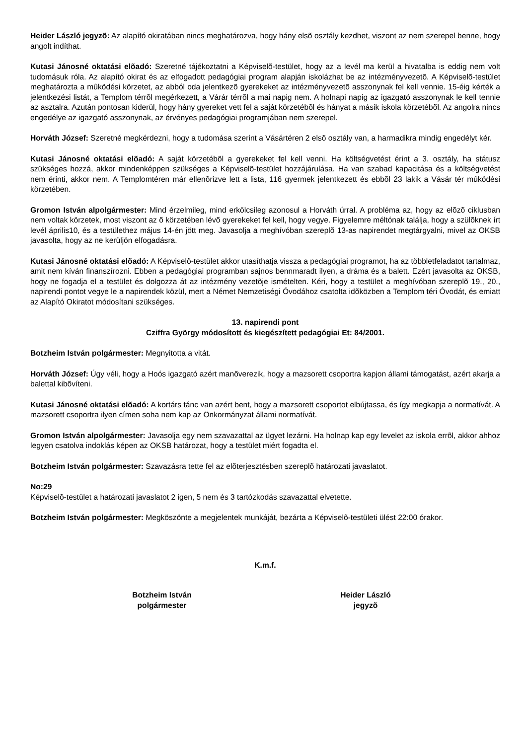Heider László jegyzõ: Az alapító okiratában nincs meghatározva, hogy hány elsõ osztály kezdhet, viszont az nem szerepel benne, hogy angolt indíthat.
Kutasi Jánosné oktatási elõadó: Szeretné tájékoztatni a Képviselõ-testület, hogy az a levél ma kerül a hivatalba is eddig nem volt tudomásuk róla. Az alapító okirat és az elfogadott pedagógiai program alapján iskolázhat be az intézményvezetõ. A Képviselõ-testület meghatározta a mûködési körzetet, az abból oda jelentkezõ gyerekeket az intézményvezetõ asszonynak fel kell vennie. 15-éig kérték a jelentkezési listát, a Templom térrõl megérkezett, a Várár térrõl a mai napig nem. A holnapi napig az igazgató asszonynak le kell tennie az asztalra. Azután pontosan kiderül, hogy hány gyereket vett fel a saját körzetébõl és hányat a másik iskola körzetébõl. Az angolra nincs engedélye az igazgató asszonynak, az érvényes pedagógiai programjában nem szerepel.
Horváth József: Szeretné megkérdezni, hogy a tudomása szerint a Vásártéren 2 elsõ osztály van, a harmadikra mindig engedélyt kér.
Kutasi Jánosné oktatási elõadó: A saját körzetébõl a gyerekeket fel kell venni. Ha költségvetést érint a 3. osztály, ha státusz szükséges hozzá, akkor mindenképpen szükséges a Képviselõ-testület hozzájárulása. Ha van szabad kapacitása és a költségvetést nem érinti, akkor nem. A Templomtéren már ellenõrizve lett a lista, 116 gyermek jelentkezett és ebbõl 23 lakik a Vásár tér mûködési körzetében.
Gromon István alpolgármester: Mind érzelmileg, mind erkölcsileg azonosul a Horváth úrral. A probléma az, hogy az elõzõ ciklusban nem voltak körzetek, most viszont az õ körzetében lévõ gyerekeket fel kell, hogy vegye. Figyelemre méltónak találja, hogy a szülõknek írt levél április10, és a testülethez május 14-én jött meg. Javasolja a meghívóban szereplõ 13-as napirendet megtárgyalni, mivel az OKSB javasolta, hogy az ne kerüljön elfogadásra.
Kutasi Jánosné oktatási elõadó: A Képviselõ-testület akkor utasíthatja vissza a pedagógiai programot, ha az többletfeladatot tartalmaz, amit nem kíván finanszírozni. Ebben a pedagógiai programban sajnos bennmaradt ilyen, a dráma és a balett. Ezért javasolta az OKSB, hogy ne fogadja el a testület és dolgozza át az intézmény vezetõje ismételten. Kéri, hogy a testület a meghívóban szereplõ 19., 20., napirendi pontot vegye le a napirendek közül, mert a Német Nemzetiségi Óvodához csatolta idõközben a Templom téri Óvodát, és emiatt az Alapító Okiratot módosítani szükséges.
13. napirendi pont
Cziffra György módosított és kiegészített pedagógiai Et: 84/2001.
Botzheim István polgármester: Megnyitotta a vitát.
Horváth József: Úgy véli, hogy a Hoós igazgató azért manõverezik, hogy a mazsorett csoportra kapjon állami támogatást, azért akarja a balettal kibõvíteni.
Kutasi Jánosné oktatási elõadó: A kortárs tánc van azért bent, hogy a mazsorett csoportot elbújtassa, és így megkapja a normatívát. A mazsorett csoportra ilyen címen soha nem kap az Önkormányzat állami normatívát.
Gromon István alpolgármester: Javasolja egy nem szavazattal az ügyet lezárni. Ha holnap kap egy levelet az iskola errõl, akkor ahhoz legyen csatolva indoklás képen az OKSB határozat, hogy a testület miért fogadta el.
Botzheim István polgármester: Szavazásra tette fel az elõterjesztésben szereplõ határozati javaslatot.
No:29
Képviselõ-testület a határozati javaslatot 2 igen, 5 nem és 3 tartózkodás szavazattal elvetette.
Botzheim István polgármester: Megköszönte a megjelentek munkáját, bezárta a Képviselõ-testületi ülést 22:00 órakor.
K.m.f.
Botzheim István
polgármester
Heider László
jegyzõ